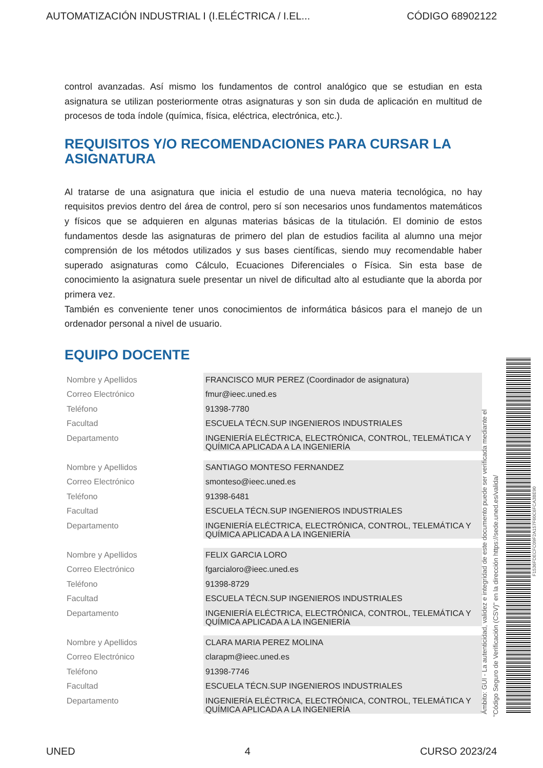AUTOMATIZACIÓN INDUSTRIAL I (I.ELÉCTRICA / I.EL... CÓDIGO 68902122
control avanzadas. Así mismo los fundamentos de control analógico que se estudian en esta asignatura se utilizan posteriormente otras asignaturas y son sin duda de aplicación en multitud de procesos de toda índole (química, física, eléctrica, electrónica, etc.).
REQUISITOS Y/O RECOMENDACIONES PARA CURSAR LA ASIGNATURA
Al tratarse de una asignatura que inicia el estudio de una nueva materia tecnológica, no hay requisitos previos dentro del área de control, pero sí son necesarios unos fundamentos matemáticos y físicos que se adquieren en algunas materias básicas de la titulación. El dominio de estos fundamentos desde las asignaturas de primero del plan de estudios facilita al alumno una mejor comprensión de los métodos utilizados y sus bases científicas, siendo muy recomendable haber superado asignaturas como Cálculo, Ecuaciones Diferenciales o Física. Sin esta base de conocimiento la asignatura suele presentar un nivel de dificultad alto al estudiante que la aborda por primera vez.
También es conveniente tener unos conocimientos de informática básicos para el manejo de un ordenador personal a nivel de usuario.
EQUIPO DOCENTE
| Nombre y Apellidos | FRANCISCO MUR PEREZ (Coordinador de asignatura) |
| Correo Electrónico | fmur@ieec.uned.es |
| Teléfono | 91398-7780 |
| Facultad | ESCUELA TÉCN.SUP INGENIEROS INDUSTRIALES |
| Departamento | INGENIERÍA ELÉCTRICA, ELECTRÓNICA, CONTROL, TELEMÁTICA Y QUÍMICA APLICADA A LA INGENIERÍA |
| Nombre y Apellidos | SANTIAGO MONTESO FERNANDEZ |
| Correo Electrónico | smonteso@ieec.uned.es |
| Teléfono | 91398-6481 |
| Facultad | ESCUELA TÉCN.SUP INGENIEROS INDUSTRIALES |
| Departamento | INGENIERÍA ELÉCTRICA, ELECTRÓNICA, CONTROL, TELEMÁTICA Y QUÍMICA APLICADA A LA INGENIERÍA |
| Nombre y Apellidos | FELIX GARCIA LORO |
| Correo Electrónico | fgarcialoro@ieec.uned.es |
| Teléfono | 91398-8729 |
| Facultad | ESCUELA TÉCN.SUP INGENIEROS INDUSTRIALES |
| Departamento | INGENIERÍA ELÉCTRICA, ELECTRÓNICA, CONTROL, TELEMÁTICA Y QUÍMICA APLICADA A LA INGENIERÍA |
| Nombre y Apellidos | CLARA MARIA PEREZ MOLINA |
| Correo Electrónico | clarapm@ieec.uned.es |
| Teléfono | 91398-7746 |
| Facultad | ESCUELA TÉCN.SUP INGENIEROS INDUSTRIALES |
| Departamento | INGENIERÍA ELÉCTRICA, ELECTRÓNICA, CONTROL, TELEMÁTICA Y QUÍMICA APLICADA A LA INGENIERÍA |
Ámbito: GUI - La autenticidad, validez e integridad de este documento puede ser verificada mediante el
"Código Seguro de Verificación (CSV)" en la dirección https://sede.uned.es/valida/
F1536FDECFC09F2A157F60C6FCA3BE90
UNED 4 CURSO 2023/24